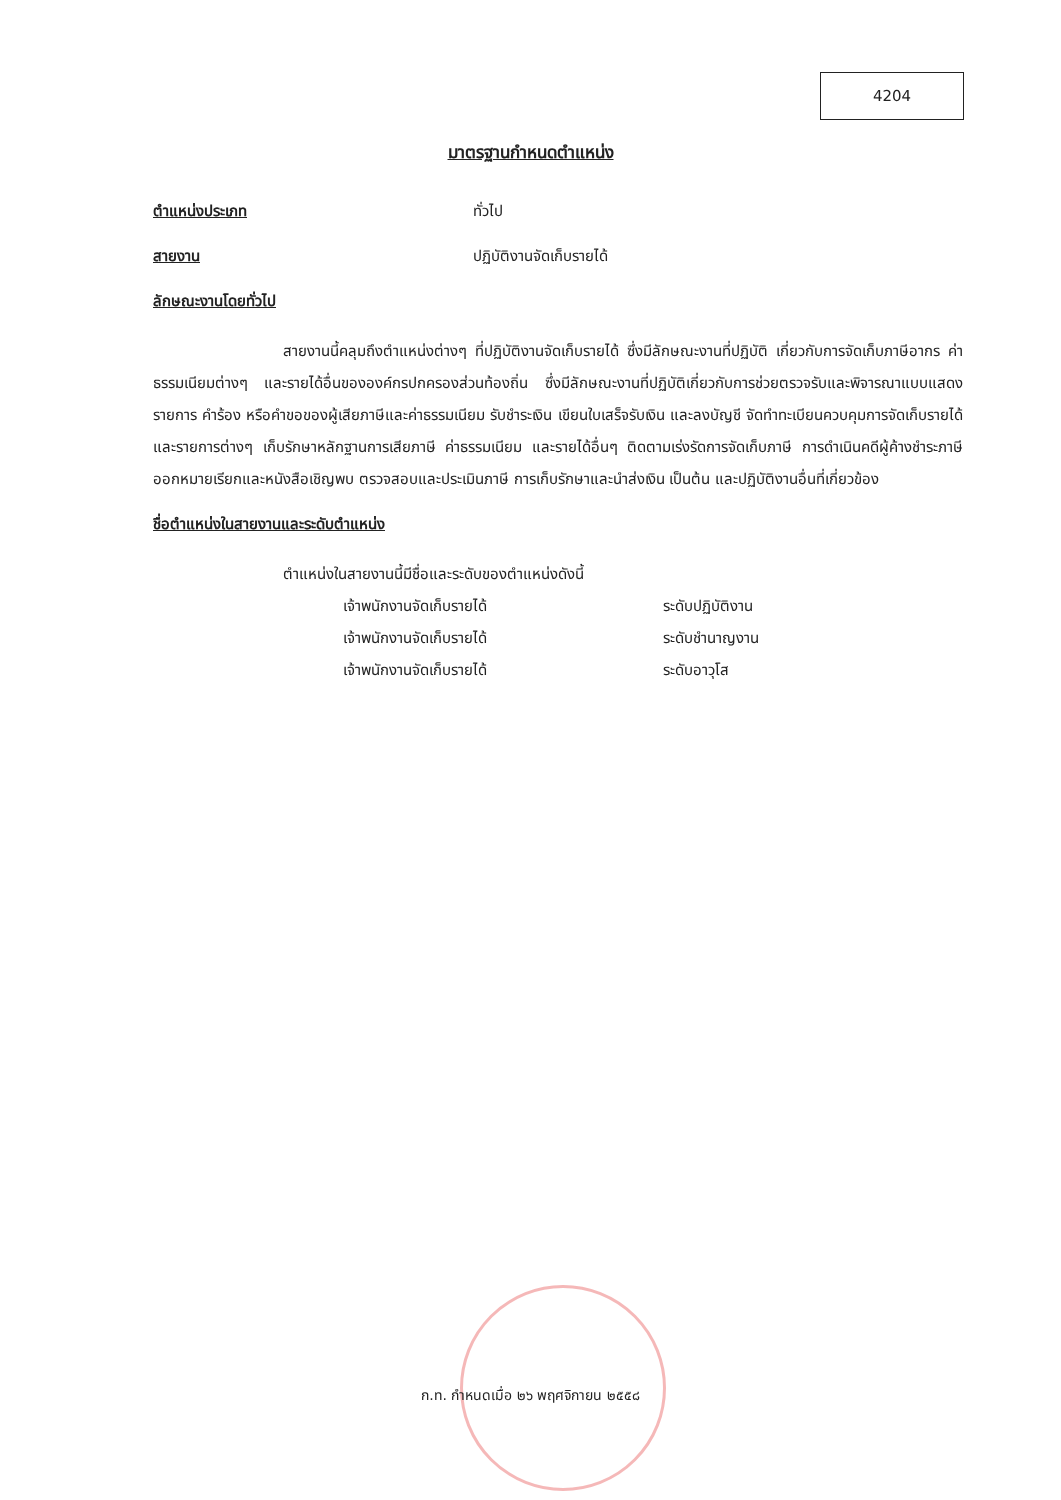4204
มาตรฐานกำหนดตำแหน่ง
ตำแหน่งประเภท ทั่วไป
สายงาน ปฏิบัติงานจัดเก็บรายได้
ลักษณะงานโดยทั่วไป
สายงานนี้คลุมถึงตำแหน่งต่างๆ ที่ปฏิบัติงานจัดเก็บรายได้ ซึ่งมีลักษณะงานที่ปฏิบัติ เกี่ยวกับการจัดเก็บภาษีอากร ค่าธรรมเนียมต่างๆ และรายได้อื่นขององค์กรปกครองส่วนท้องถิ่น ซึ่งมีลักษณะงานที่ปฏิบัติเกี่ยวกับการช่วยตรวจรับและพิจารณาแบบแสดงรายการ คำร้อง หรือคำขอของผู้เสียภาษีและค่าธรรมเนียม รับชำระเงิน เขียนใบเสร็จรับเงิน และลงบัญชี จัดทำทะเบียนควบคุมการจัดเก็บรายได้ และรายการต่างๆ เก็บรักษาหลักฐานการเสียภาษี ค่าธรรมเนียม และรายได้อื่นๆ ติดตามเร่งรัดการจัดเก็บภาษี การดำเนินคดีผู้ค้างชำระภาษี ออกหมายเรียกและหนังสือเชิญพบ ตรวจสอบและประเมินภาษี การเก็บรักษาและนำส่งเงิน เป็นต้น และปฏิบัติงานอื่นที่เกี่ยวข้อง
ชื่อตำแหน่งในสายงานและระดับตำแหน่ง
ตำแหน่งในสายงานนี้มีชื่อและระดับของตำแหน่งดังนี้
เจ้าพนักงานจัดเก็บรายได้ ระดับปฏิบัติงาน
เจ้าพนักงานจัดเก็บรายได้ ระดับชำนาญงาน
เจ้าพนักงานจัดเก็บรายได้ ระดับอาวุโส
ก.ท. กำหนดเมื่อ ๒๖ พฤศจิกายน ๒๕๕๘